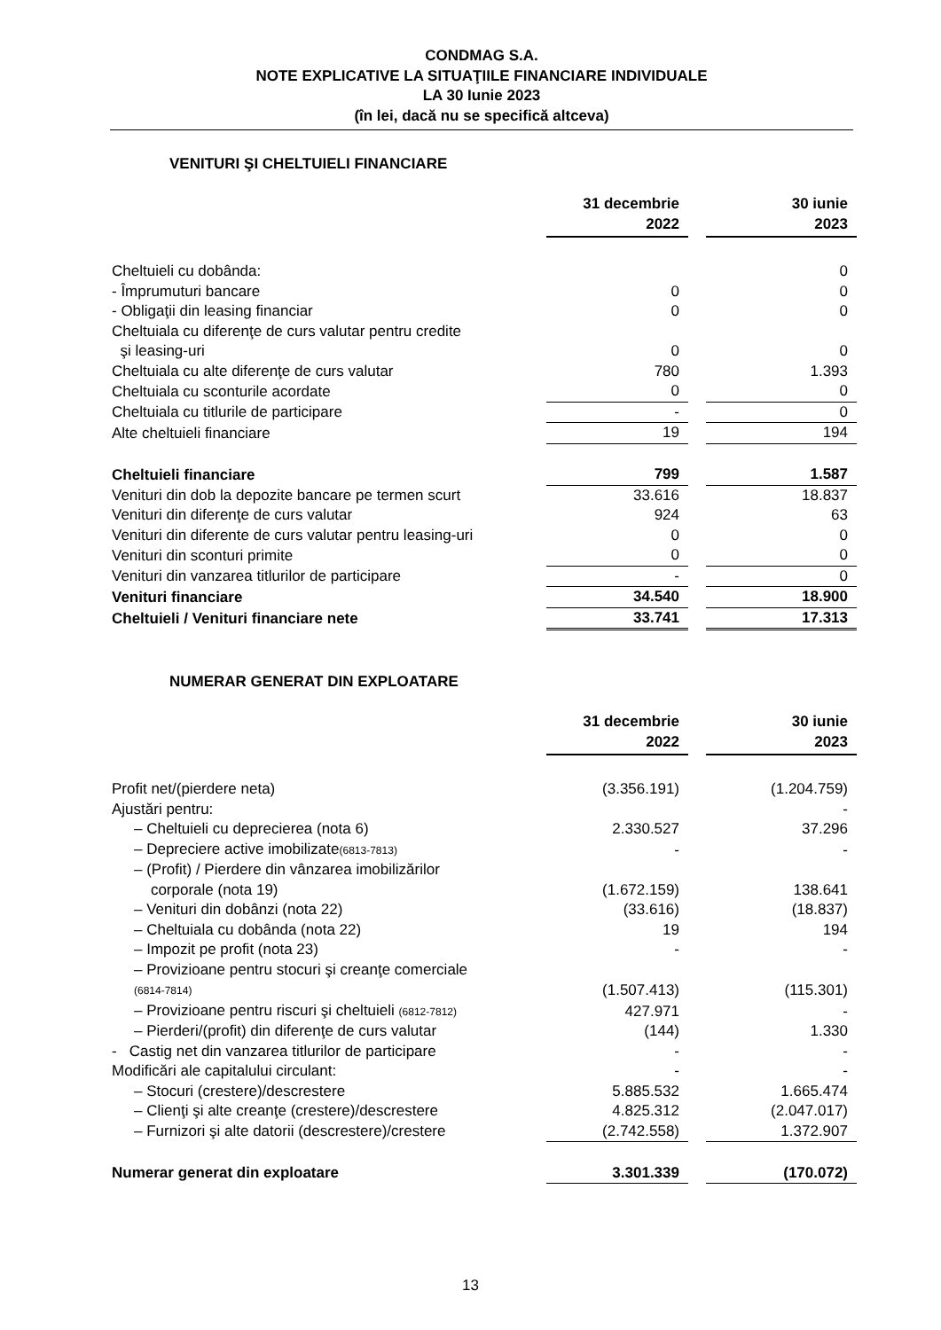CONDMAG S.A.
NOTE EXPLICATIVE LA SITUAŢIILE FINANCIARE INDIVIDUALE
LA 30 Iunie 2023
(în lei, dacă nu se specifică altceva)
VENITURI ŞI CHELTUIELI FINANCIARE
| | 31 decembrie 2022 | | 30 iunie 2023 |
| Cheltuieli cu dobânda: | | | 0 |
| - Împrumuturi bancare | 0 | | 0 |
| - Obligaţii din leasing financiar | 0 | | 0 |
| Cheltuiala cu diferenţe de curs valutar pentru credite şi leasing-uri | 0 | | 0 |
| Cheltuiala cu alte diferenţe de curs valutar | 780 | | 1.393 |
| Cheltuiala cu sconturile acordate | 0 | | 0 |
| Cheltuiala cu titlurile de participare | - | | 0 |
| Alte cheltuieli financiare | 19 | | 194 |
| Cheltuieli financiare | 799 | | 1.587 |
| Venituri din dob la depozite bancare pe termen scurt | 33.616 | | 18.837 |
| Venituri din diferenţe de curs valutar | 924 | | 63 |
| Venituri din diferente de curs valutar pentru leasing-uri | 0 | | 0 |
| Venituri din sconturi primite | 0 | | 0 |
| Venituri din vanzarea titlurilor de participare | - | | 0 |
| Venituri financiare | 34.540 | | 18.900 |
| Cheltuieli / Venituri financiare nete | 33.741 | | 17.313 |
NUMERAR GENERAT DIN EXPLOATARE
| | 31 decembrie 2022 | | 30 iunie 2023 |
| Profit net/(pierdere neta) | (3.356.191) | | (1.204.759) |
| Ajustări pentru: | | | - |
| – Cheltuieli cu deprecierea (nota 6) | 2.330.527 | | 37.296 |
| – Depreciere active imobilizate (6813-7813) | - | | - |
| – (Profit) / Pierdere din vânzarea imobilizărilor corporale (nota 19) | (1.672.159) | | 138.641 |
| – Venituri din dobânzi (nota 22) | (33.616) | | (18.837) |
| – Cheltuiala cu dobânda (nota 22) | 19 | | 194 |
| – Impozit pe profit (nota 23) | - | | - |
| – Provizioane pentru stocuri şi creanţe comerciale (6814-7814) | (1.507.413) | | (115.301) |
| – Provizioane pentru riscuri şi cheltuieli (6812-7812) | 427.971 | | - |
| – Pierderi/(profit) din diferenţe de curs valutar | (144) | | 1.330 |
| - Castig net din vanzarea titlurilor de participare | - | | - |
| Modificări ale capitalului circulant: | - | | - |
| – Stocuri (crestere)/descrestere | 5.885.532 | | 1.665.474 |
| – Clienţi şi alte creanţe (crestere)/descrestere | 4.825.312 | | (2.047.017) |
| – Furnizori şi alte datorii (descrestere)/crestere | (2.742.558) | | 1.372.907 |
| Numerar generat din exploatare | 3.301.339 | | (170.072) |
13